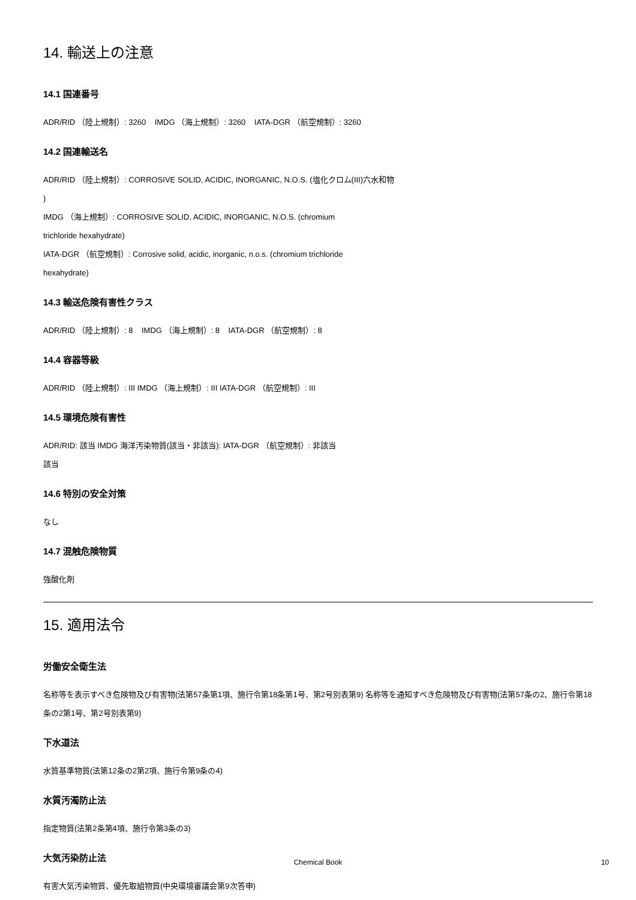14. 輸送上の注意
14.1 国連番号
ADR/RID （陸上規制）: 3260 IMDG （海上規制）: 3260 IATA-DGR （航空規制）: 3260
14.2 国連輸送名
ADR/RID （陸上規制）: CORROSIVE SOLID, ACIDIC, INORGANIC, N.O.S. (塩化クロム(III)六水和物
)
IMDG （海上規制）: CORROSIVE SOLID, ACIDIC, INORGANIC, N.O.S. (chromium
trichloride hexahydrate)
IATA-DGR （航空規制）: Corrosive solid, acidic, inorganic, n.o.s. (chromium trichloride
hexahydrate)
14.3 輸送危険有害性クラス
ADR/RID （陸上規制）: 8 IMDG （海上規制）: 8 IATA-DGR （航空規制）: 8
14.4 容器等級
ADR/RID （陸上規制）: III IMDG （海上規制）: III IATA-DGR （航空規制）: III
14.5 環境危険有害性
ADR/RID: 該当 IMDG 海洋汚染物質(該当・非該当): IATA-DGR （航空規制）: 非該当
該当
14.6 特別の安全対策
なし
14.7 混触危険物質
強酸化剤
15. 適用法令
労働安全衛生法
名称等を表示すべき危険物及び有害物(法第57条第1項、施行令第18条第1号、第2号別表第9) 名称等を通知すべき危険物及び有害物(法第57条の2、施行令第18条の2第1号、第2号別表第9)
下水道法
水質基準物質(法第12条の2第2項、施行令第9条の4)
水質汚濁防止法
指定物質(法第2条第4項、施行令第3条の3)
大気汚染防止法
有害大気汚染物質、優先取組物質(中央環境審議会第9次答申)
Chemical Book 10